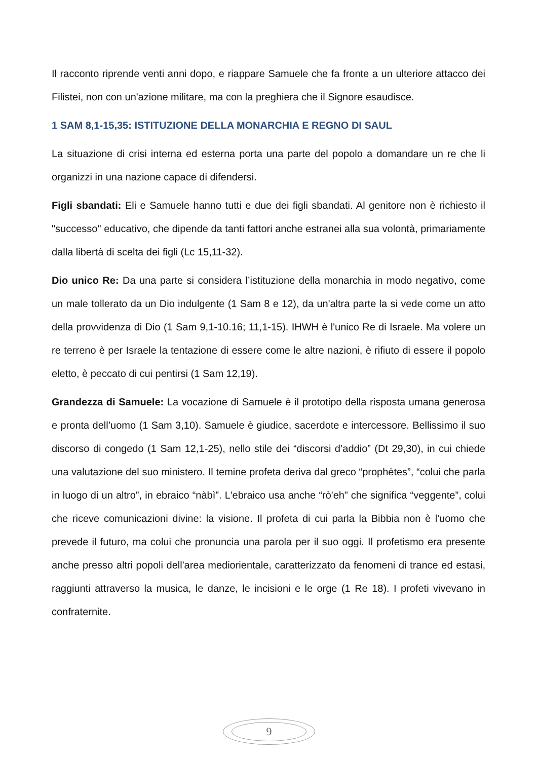Il racconto riprende venti anni dopo, e riappare Samuele che fa fronte a un ulteriore attacco dei Filistei, non con un'azione militare, ma con la preghiera che il Signore esaudisce.
1 SAM 8,1-15,35: ISTITUZIONE DELLA MONARCHIA E REGNO DI SAUL
La situazione di crisi interna ed esterna porta una parte del popolo a domandare un re che li organizzi in una nazione capace di difendersi.
Figli sbandati: Eli e Samuele hanno tutti e due dei figli sbandati. Al genitore non è richiesto il "successo" educativo, che dipende da tanti fattori anche estranei alla sua volontà, primariamente dalla libertà di scelta dei figli (Lc 15,11-32).
Dio unico Re: Da una parte si considera l’istituzione della monarchia in modo negativo, come un male tollerato da un Dio indulgente (1 Sam 8 e 12), da un'altra parte la si vede come un atto della provvidenza di Dio (1 Sam 9,1-10.16; 11,1-15). IHWH è l'unico Re di Israele. Ma volere un re terreno è per Israele la tentazione di essere come le altre nazioni, è rifiuto di essere il popolo eletto, è peccato di cui pentirsi (1 Sam 12,19).
Grandezza di Samuele: La vocazione di Samuele è il prototipo della risposta umana generosa e pronta dell’uomo (1 Sam 3,10). Samuele è giudice, sacerdote e intercessore. Bellissimo il suo discorso di congedo (1 Sam 12,1-25), nello stile dei “discorsi d’addio” (Dt 29,30), in cui chiede una valutazione del suo ministero. Il temine profeta deriva dal greco “prophètes”, “colui che parla in luogo di un altro”, in ebraico “nàbì”. L'ebraico usa anche “rò'eh” che significa “veggente”, colui che riceve comunicazioni divine: la visione. Il profeta di cui parla la Bibbia non è l'uomo che prevede il futuro, ma colui che pronuncia una parola per il suo oggi. Il profetismo era presente anche presso altri popoli dell'area mediorientale, caratterizzato da fenomeni di trance ed estasi, raggiunti attraverso la musica, le danze, le incisioni e le orge (1 Re 18). I profeti vivevano in confraternite.
9